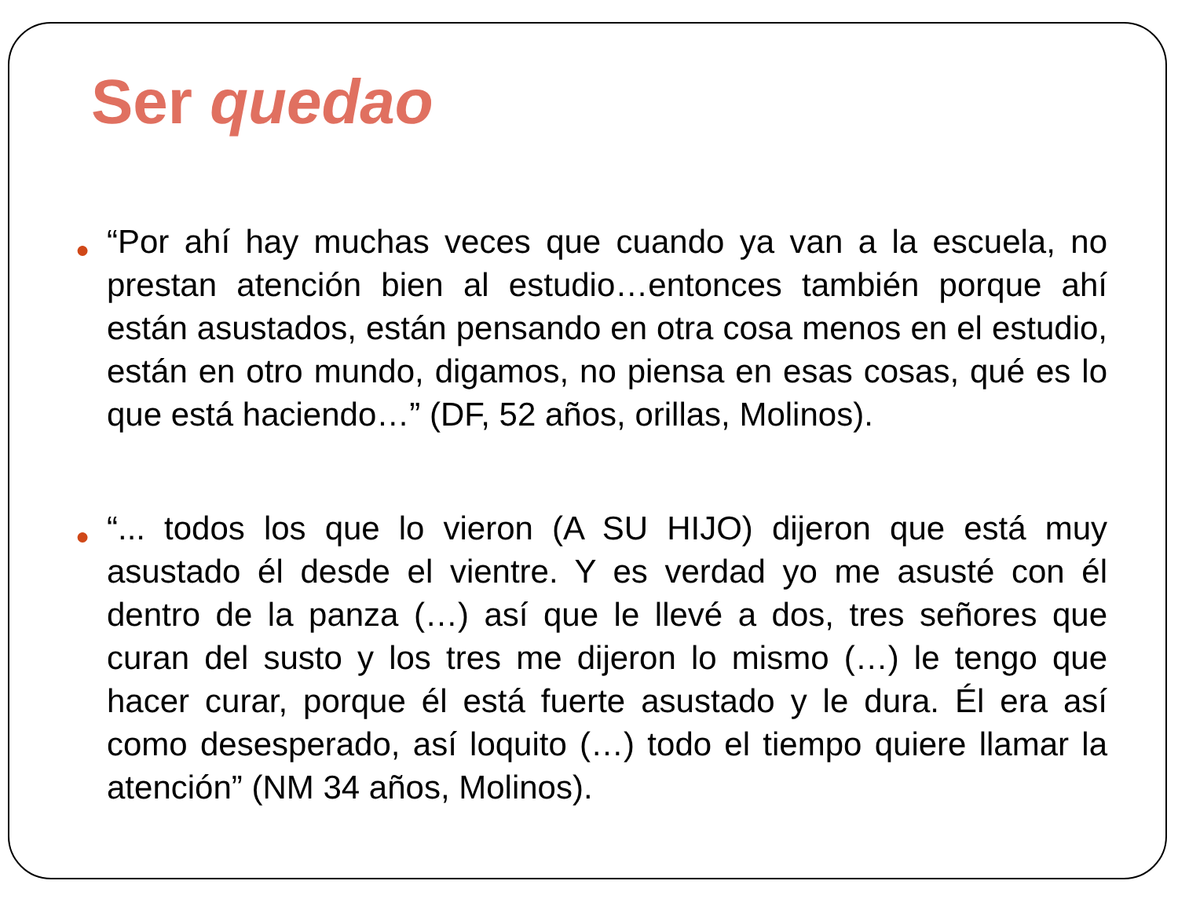Ser quedao
● “Por ahí hay muchas veces que cuando ya van a la escuela, no prestan atención bien al estudio…entonces también porque ahí están asustados, están pensando en otra cosa menos en el estudio, están en otro mundo, digamos, no piensa en esas cosas, qué es lo que está haciendo…” (DF, 52 años, orillas, Molinos).
● “... todos los que lo vieron (A SU HIJO) dijeron que está muy asustado él desde el vientre. Y es verdad yo me asusté con él dentro de la panza (…) así que le llevé a dos, tres señores que curan del susto y los tres me dijeron lo mismo (…) le tengo que hacer curar, porque él está fuerte asustado y le dura. Él era así como desesperado, así loquito (…) todo el tiempo quiere llamar la atención” (NM 34 años, Molinos).